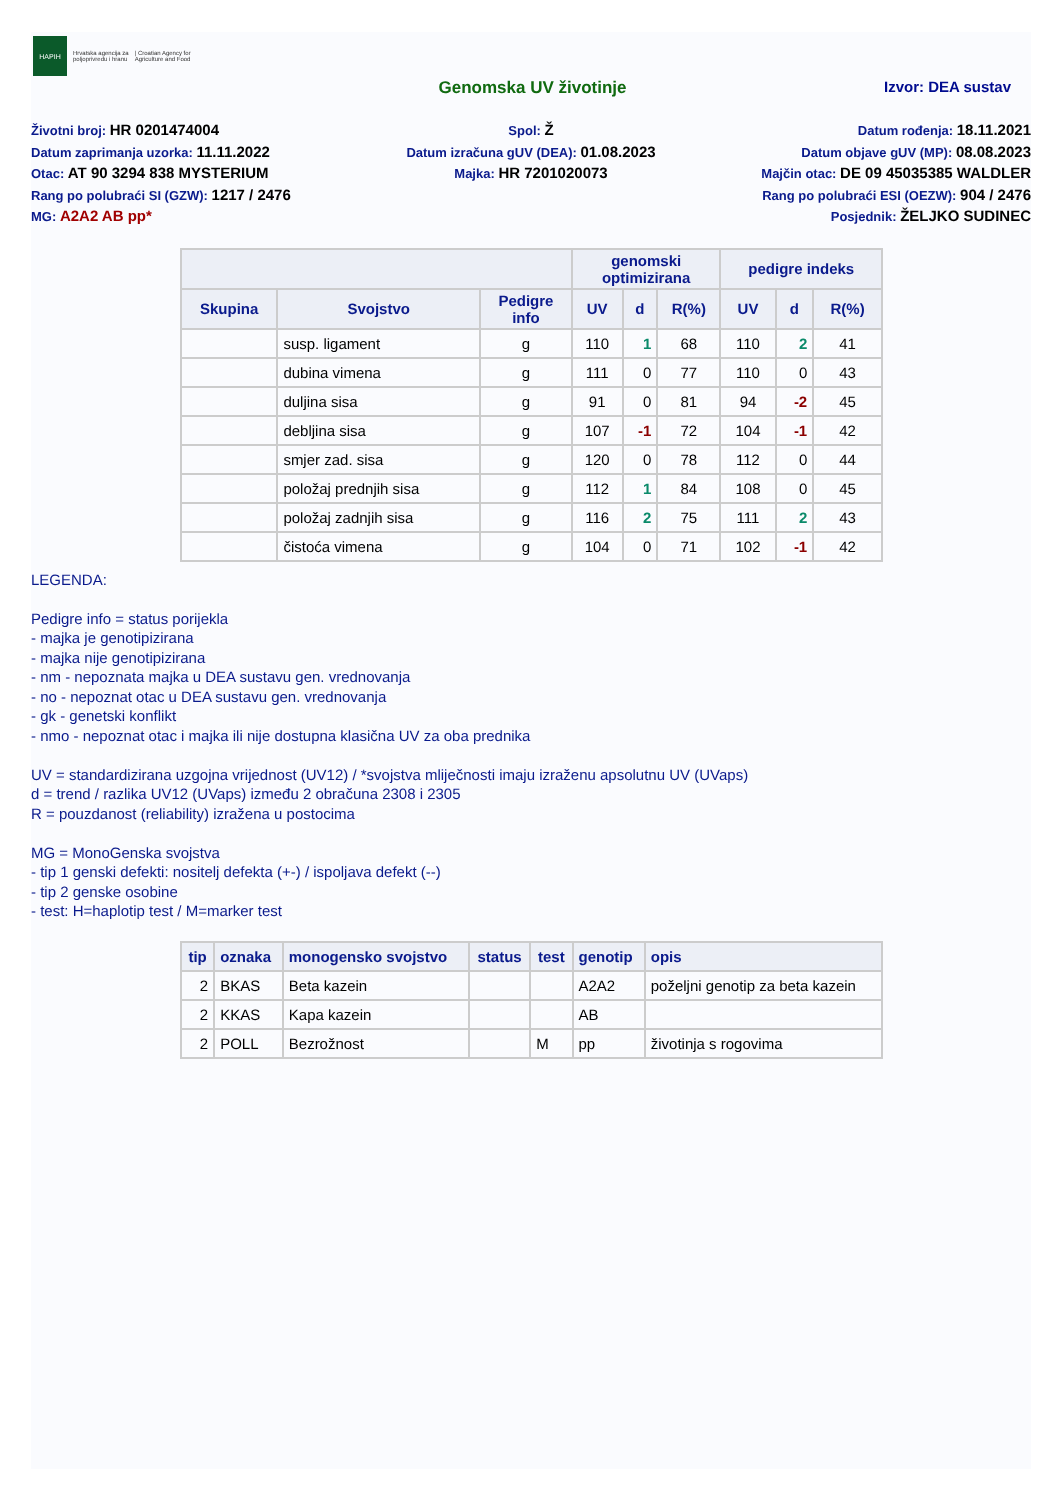HAPIH
Hrvatska agencija za
poljoprivredu i hranu | Croatian Agency for
Agriculture and Food
Genomska UV životinje Izvor: DEA sustav
Životni broj: HR 0201474004
Datum zaprimanja uzorka: 11.11.2022
Otac: AT 90 3294 838 MYSTERIUM
Rang po polubraći SI (GZW): 1217 / 2476
MG: A2A2 AB pp*
Spol: Ž
Datum izračuna gUV (DEA): 01.08.2023
Majka: HR 7201020073
Datum rođenja: 18.11.2021
Datum objave gUV (MP): 08.08.2023
Majčin otac: DE 09 45035385 WALDLER
Rang po polubraći ESI (OEZW): 904 / 2476
Posjednik: ŽELJKO SUDINEC
| | | | genomski optimizirana | | | pedigre indeks | | |
| --- | --- | --- | --- | --- | --- | --- | --- | --- |
| Skupina | Svojstvo | Pedigre info | UV | d | R(%) | UV | d | R(%) |
| | susp. ligament | g | 110 | 1 | 68 | 110 | 2 | 41 |
| | dubina vimena | g | 111 | 0 | 77 | 110 | 0 | 43 |
| | duljina sisa | g | 91 | 0 | 81 | 94 | -2 | 45 |
| | debljina sisa | g | 107 | -1 | 72 | 104 | -1 | 42 |
| | smjer zad. sisa | g | 120 | 0 | 78 | 112 | 0 | 44 |
| | položaj prednjih sisa | g | 112 | 1 | 84 | 108 | 0 | 45 |
| | položaj zadnjih sisa | g | 116 | 2 | 75 | 111 | 2 | 43 |
| | čistoća vimena | g | 104 | 0 | 71 | 102 | -1 | 42 |
LEGENDA:
Pedigre info = status porijekla
- majka je genotipizirana
- majka nije genotipizirana
- nm - nepoznata majka u DEA sustavu gen. vrednovanja
- no - nepoznat otac u DEA sustavu gen. vrednovanja
- gk - genetski konflikt
- nmo - nepoznat otac i majka ili nije dostupna klasična UV za oba prednika
UV = standardizirana uzgojna vrijednost (UV12) / *svojstva mliječnosti imaju izraženu apsolutnu UV (UVaps)
d = trend / razlika UV12 (UVaps) između 2 obračuna 2308 i 2305
R = pouzdanost (reliability) izražena u postocima
MG = MonoGenska svojstva
- tip 1 genski defekti: nositelj defekta (+-) / ispoljava defekt (--)
- tip 2 genske osobine
- test: H=haplotip test / M=marker test
| tip | oznaka | monogensko svojstvo | status | test | genotip | opis |
| --- | --- | --- | --- | --- | --- | --- |
| 2 | BKAS | Beta kazein | | | A2A2 | poželjni genotip za beta kazein |
| 2 | KKAS | Kapa kazein | | | AB | |
| 2 | POLL | Bezrožnost | | M | pp | životinja s rogovima |